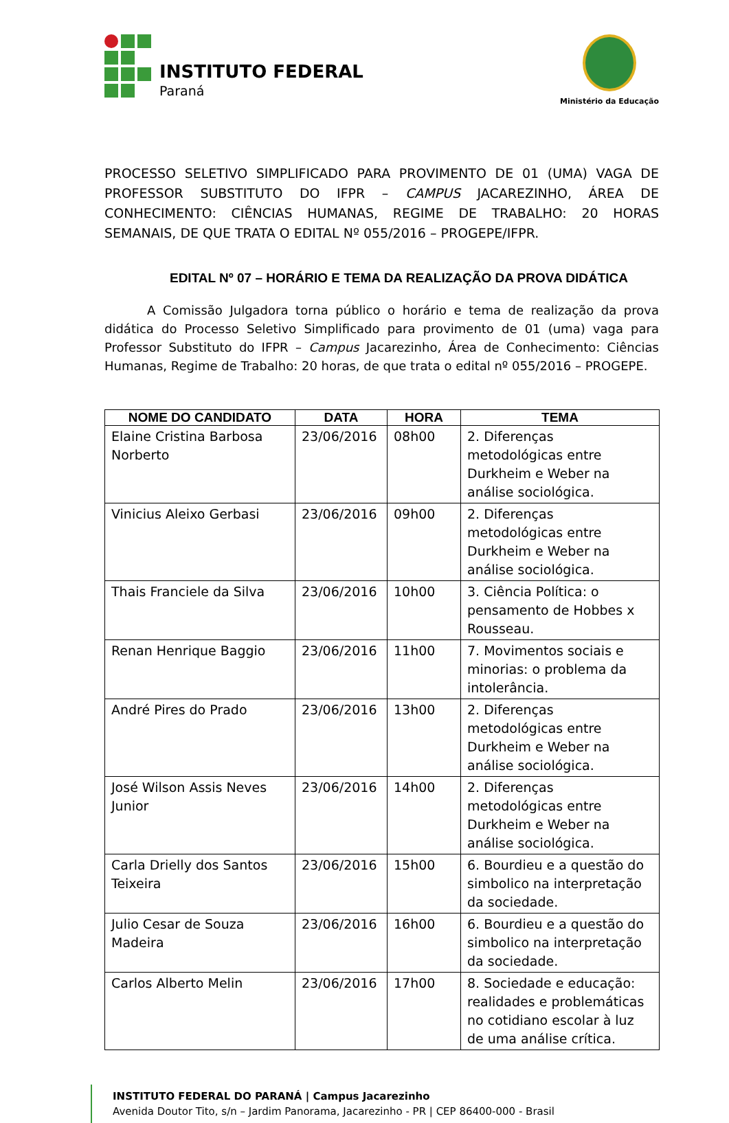INSTITUTO FEDERAL
Paraná
Ministério da Educação
PROCESSO SELETIVO SIMPLIFICADO PARA PROVIMENTO DE 01 (UMA) VAGA DE PROFESSOR SUBSTITUTO DO IFPR – CAMPUS JACAREZINHO, ÁREA DE CONHECIMENTO: CIÊNCIAS HUMANAS, REGIME DE TRABALHO: 20 HORAS SEMANAIS, DE QUE TRATA O EDITAL Nº 055/2016 – PROGEPE/IFPR.
EDITAL Nº 07 – HORÁRIO E TEMA DA REALIZAÇÃO DA PROVA DIDÁTICA
A Comissão Julgadora torna público o horário e tema de realização da prova didática do Processo Seletivo Simplificado para provimento de 01 (uma) vaga para Professor Substituto do IFPR – Campus Jacarezinho, Área de Conhecimento: Ciências Humanas, Regime de Trabalho: 20 horas, de que trata o edital nº 055/2016 – PROGEPE.
| NOME DO CANDIDATO | DATA | HORA | TEMA |
| --- | --- | --- | --- |
| Elaine Cristina Barbosa Norberto | 23/06/2016 | 08h00 | 2. Diferenças metodológicas entre Durkheim e Weber na análise sociológica. |
| Vinicius Aleixo Gerbasi | 23/06/2016 | 09h00 | 2. Diferenças metodológicas entre Durkheim e Weber na análise sociológica. |
| Thais Franciele da Silva | 23/06/2016 | 10h00 | 3. Ciência Política: o pensamento de Hobbes x Rousseau. |
| Renan Henrique Baggio | 23/06/2016 | 11h00 | 7. Movimentos sociais e minorias: o problema da intolerância. |
| André Pires do Prado | 23/06/2016 | 13h00 | 2. Diferenças metodológicas entre Durkheim e Weber na análise sociológica. |
| José Wilson Assis Neves Junior | 23/06/2016 | 14h00 | 2. Diferenças metodológicas entre Durkheim e Weber na análise sociológica. |
| Carla Drielly dos Santos Teixeira | 23/06/2016 | 15h00 | 6. Bourdieu e a questão do simbolico na interpretação da sociedade. |
| Julio Cesar de Souza Madeira | 23/06/2016 | 16h00 | 6. Bourdieu e a questão do simbolico na interpretação da sociedade. |
| Carlos Alberto Melin | 23/06/2016 | 17h00 | 8. Sociedade e educação: realidades e problemáticas no cotidiano escolar à luz de uma análise crítica. |
INSTITUTO FEDERAL DO PARANÁ | Campus Jacarezinho
Avenida Doutor Tito, s/n – Jardim Panorama, Jacarezinho - PR | CEP 86400-000 - Brasil